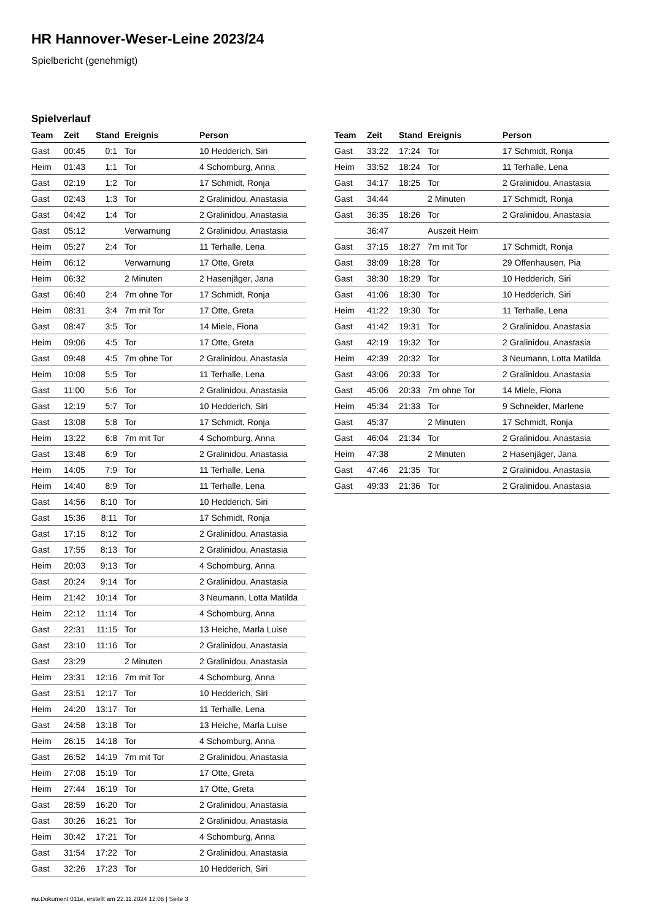HR Hannover-Weser-Leine 2023/24
Spielbericht (genehmigt)
Spielverlauf
| Team | Zeit | Stand | Ereignis | Person |
| --- | --- | --- | --- | --- |
| Gast | 00:45 | 0:1 | Tor | 10 Hedderich, Siri |
| Heim | 01:43 | 1:1 | Tor | 4 Schomburg, Anna |
| Gast | 02:19 | 1:2 | Tor | 17 Schmidt, Ronja |
| Gast | 02:43 | 1:3 | Tor | 2 Gralinidou, Anastasia |
| Gast | 04:42 | 1:4 | Tor | 2 Gralinidou, Anastasia |
| Gast | 05:12 | | Verwarnung | 2 Gralinidou, Anastasia |
| Heim | 05:27 | 2:4 | Tor | 11 Terhalle, Lena |
| Heim | 06:12 | | Verwarnung | 17 Otte, Greta |
| Heim | 06:32 | | 2 Minuten | 2 Hasenjäger, Jana |
| Gast | 06:40 | 2:4 | 7m ohne Tor | 17 Schmidt, Ronja |
| Heim | 08:31 | 3:4 | 7m mit Tor | 17 Otte, Greta |
| Gast | 08:47 | 3:5 | Tor | 14 Miele, Fiona |
| Heim | 09:06 | 4:5 | Tor | 17 Otte, Greta |
| Gast | 09:48 | 4:5 | 7m ohne Tor | 2 Gralinidou, Anastasia |
| Heim | 10:08 | 5:5 | Tor | 11 Terhalle, Lena |
| Gast | 11:00 | 5:6 | Tor | 2 Gralinidou, Anastasia |
| Gast | 12:19 | 5:7 | Tor | 10 Hedderich, Siri |
| Gast | 13:08 | 5:8 | Tor | 17 Schmidt, Ronja |
| Heim | 13:22 | 6:8 | 7m mit Tor | 4 Schomburg, Anna |
| Gast | 13:48 | 6:9 | Tor | 2 Gralinidou, Anastasia |
| Heim | 14:05 | 7:9 | Tor | 11 Terhalle, Lena |
| Heim | 14:40 | 8:9 | Tor | 11 Terhalle, Lena |
| Gast | 14:56 | 8:10 | Tor | 10 Hedderich, Siri |
| Gast | 15:36 | 8:11 | Tor | 17 Schmidt, Ronja |
| Gast | 17:15 | 8:12 | Tor | 2 Gralinidou, Anastasia |
| Gast | 17:55 | 8:13 | Tor | 2 Gralinidou, Anastasia |
| Heim | 20:03 | 9:13 | Tor | 4 Schomburg, Anna |
| Gast | 20:24 | 9:14 | Tor | 2 Gralinidou, Anastasia |
| Heim | 21:42 | 10:14 | Tor | 3 Neumann, Lotta Matilda |
| Heim | 22:12 | 11:14 | Tor | 4 Schomburg, Anna |
| Gast | 22:31 | 11:15 | Tor | 13 Heiche, Marla Luise |
| Gast | 23:10 | 11:16 | Tor | 2 Gralinidou, Anastasia |
| Gast | 23:29 | | 2 Minuten | 2 Gralinidou, Anastasia |
| Heim | 23:31 | 12:16 | 7m mit Tor | 4 Schomburg, Anna |
| Gast | 23:51 | 12:17 | Tor | 10 Hedderich, Siri |
| Heim | 24:20 | 13:17 | Tor | 11 Terhalle, Lena |
| Gast | 24:58 | 13:18 | Tor | 13 Heiche, Marla Luise |
| Heim | 26:15 | 14:18 | Tor | 4 Schomburg, Anna |
| Gast | 26:52 | 14:19 | 7m mit Tor | 2 Gralinidou, Anastasia |
| Heim | 27:08 | 15:19 | Tor | 17 Otte, Greta |
| Heim | 27:44 | 16:19 | Tor | 17 Otte, Greta |
| Gast | 28:59 | 16:20 | Tor | 2 Gralinidou, Anastasia |
| Gast | 30:26 | 16:21 | Tor | 2 Gralinidou, Anastasia |
| Heim | 30:42 | 17:21 | Tor | 4 Schomburg, Anna |
| Gast | 31:54 | 17:22 | Tor | 2 Gralinidou, Anastasia |
| Gast | 32:26 | 17:23 | Tor | 10 Hedderich, Siri |
| Team | Zeit | Stand | Ereignis | Person |
| --- | --- | --- | --- | --- |
| Gast | 33:22 | 17:24 | Tor | 17 Schmidt, Ronja |
| Heim | 33:52 | 18:24 | Tor | 11 Terhalle, Lena |
| Gast | 34:17 | 18:25 | Tor | 2 Gralinidou, Anastasia |
| Gast | 34:44 | | 2 Minuten | 17 Schmidt, Ronja |
| Gast | 36:35 | 18:26 | Tor | 2 Gralinidou, Anastasia |
| | 36:47 | | Auszeit Heim | |
| Gast | 37:15 | 18:27 | 7m mit Tor | 17 Schmidt, Ronja |
| Gast | 38:09 | 18:28 | Tor | 29 Offenhausen, Pia |
| Gast | 38:30 | 18:29 | Tor | 10 Hedderich, Siri |
| Gast | 41:06 | 18:30 | Tor | 10 Hedderich, Siri |
| Heim | 41:22 | 19:30 | Tor | 11 Terhalle, Lena |
| Gast | 41:42 | 19:31 | Tor | 2 Gralinidou, Anastasia |
| Gast | 42:19 | 19:32 | Tor | 2 Gralinidou, Anastasia |
| Heim | 42:39 | 20:32 | Tor | 3 Neumann, Lotta Matilda |
| Gast | 43:06 | 20:33 | Tor | 2 Gralinidou, Anastasia |
| Gast | 45:06 | 20:33 | 7m ohne Tor | 14 Miele, Fiona |
| Heim | 45:34 | 21:33 | Tor | 9 Schneider, Marlene |
| Gast | 45:37 | | 2 Minuten | 17 Schmidt, Ronja |
| Gast | 46:04 | 21:34 | Tor | 2 Gralinidou, Anastasia |
| Heim | 47:38 | | 2 Minuten | 2 Hasenjäger, Jana |
| Gast | 47:46 | 21:35 | Tor | 2 Gralinidou, Anastasia |
| Gast | 49:33 | 21:36 | Tor | 2 Gralinidou, Anastasia |
nu.Dokument 011e, erstellt am 22.11.2024 12:06 | Seite 3